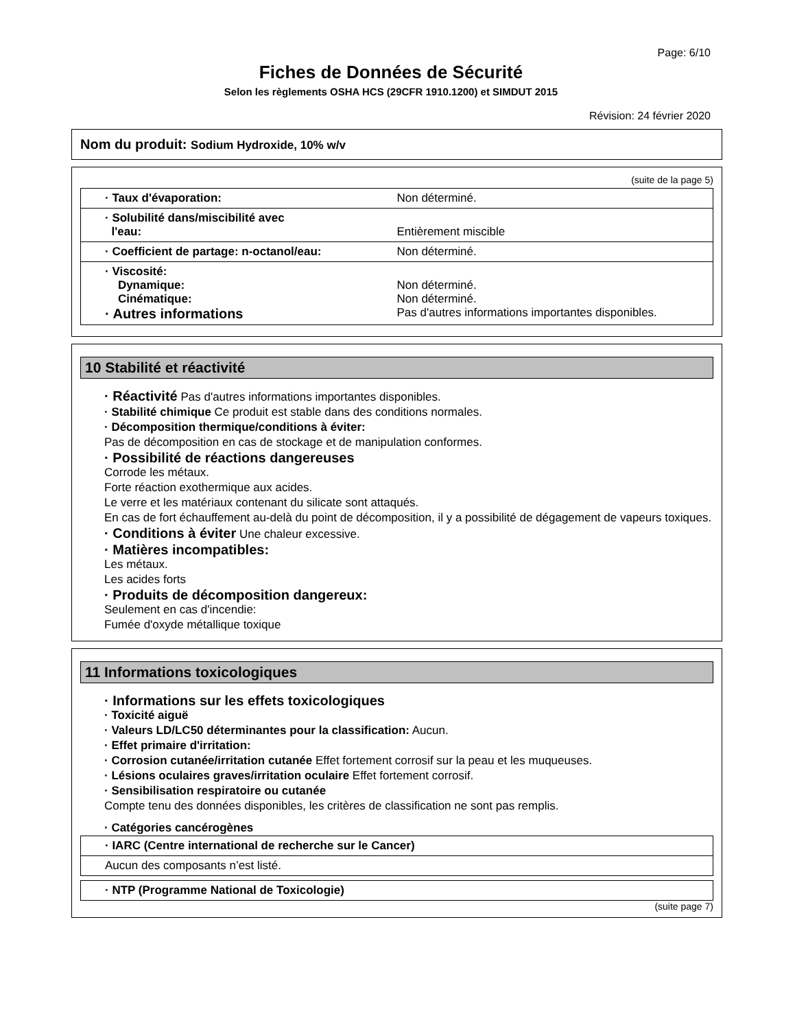Page: 6/10
Fiches de Données de Sécurité
Selon les règlements OSHA HCS (29CFR 1910.1200) et SIMDUT 2015
Révision: 24 février 2020
Nom du produit: Sodium Hydroxide, 10% w/v
(suite de la page 5)
| · Taux d'évaporation: | Non déterminé. |
| · Solubilité dans/miscibilité avec l'eau: | Entièrement miscible |
| · Coefficient de partage: n-octanol/eau: | Non déterminé. |
| · Viscosité: Dynamique: Cinématique: · Autres informations | Non déterminé. Non déterminé. Pas d'autres informations importantes disponibles. |
10 Stabilité et réactivité
· Réactivité Pas d'autres informations importantes disponibles.
· Stabilité chimique Ce produit est stable dans des conditions normales.
· Décomposition thermique/conditions à éviter:
Pas de décomposition en cas de stockage et de manipulation conformes.
· Possibilité de réactions dangereuses
Corrode les métaux.
Forte réaction exothermique aux acides.
Le verre et les matériaux contenant du silicate sont attaqués.
En cas de fort échauffement au-delà du point de décomposition, il y a possibilité de dégagement de vapeurs toxiques.
· Conditions à éviter Une chaleur excessive.
· Matières incompatibles:
Les métaux.
Les acides forts
· Produits de décomposition dangereux:
Seulement en cas d'incendie:
Fumée d'oxyde métallique toxique
11 Informations toxicologiques
· Informations sur les effets toxicologiques
· Toxicité aiguë
· Valeurs LD/LC50 déterminantes pour la classification: Aucun.
· Effet primaire d'irritation:
· Corrosion cutanée/irritation cutanée Effet fortement corrosif sur la peau et les muqueuses.
· Lésions oculaires graves/irritation oculaire Effet fortement corrosif.
· Sensibilisation respiratoire ou cutanée
Compte tenu des données disponibles, les critères de classification ne sont pas remplis.
· Catégories cancérogènes
| · IARC (Centre international de recherche sur le Cancer) |
| Aucun des composants n’est listé. |
| · NTP (Programme National de Toxicologie) |
(suite page 7)